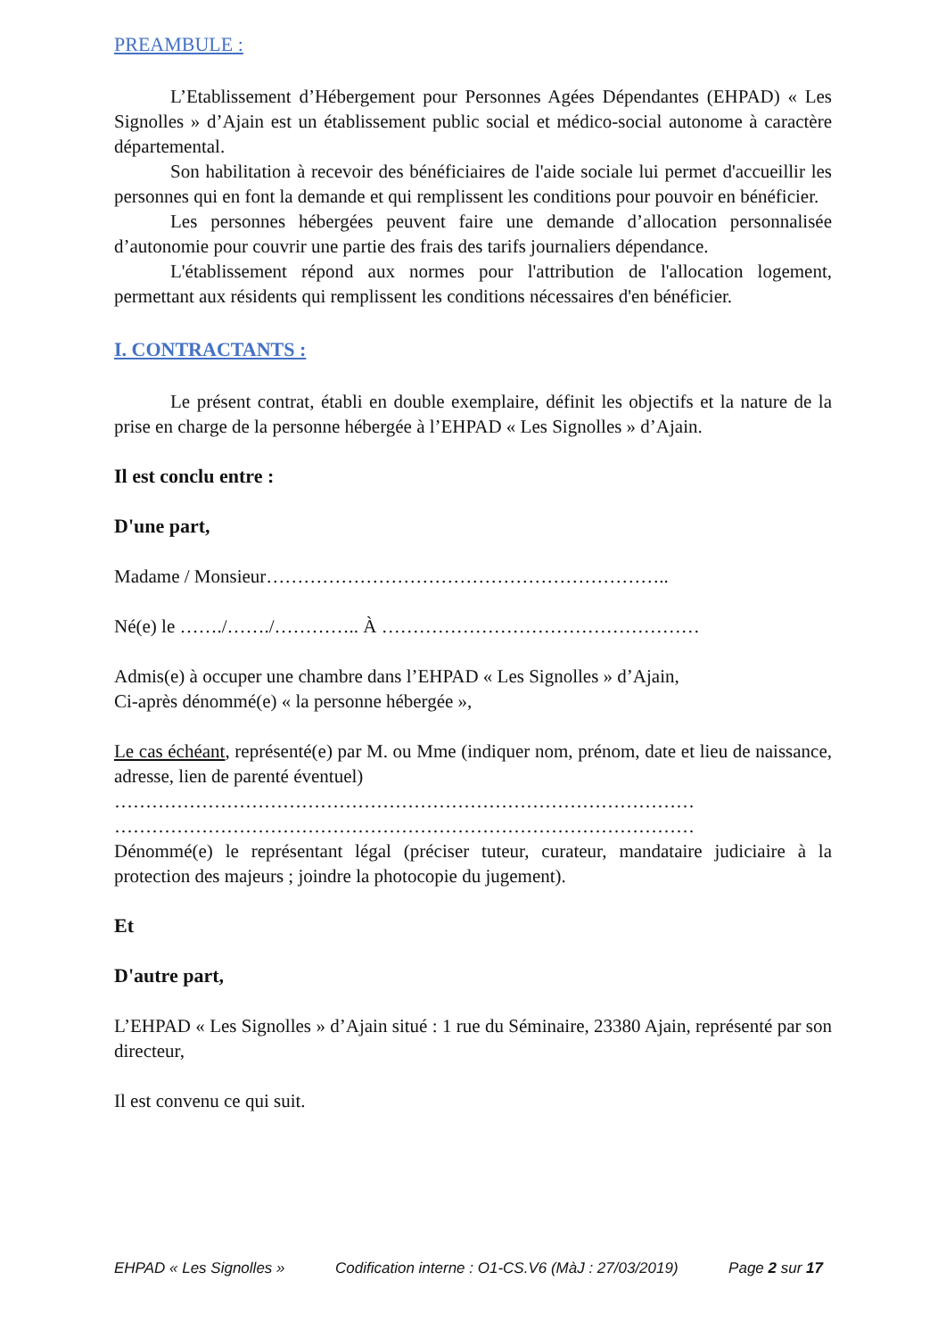PREAMBULE :
L’Etablissement d’Hébergement pour Personnes Agées Dépendantes (EHPAD) « Les Signolles » d’Ajain est un établissement public social et médico-social autonome à caractère départemental.
Son habilitation à recevoir des bénéficiaires de l'aide sociale lui permet d'accueillir les personnes qui en font la demande et qui remplissent les conditions pour pouvoir en bénéficier.
Les personnes hébergées peuvent faire une demande d’allocation personnalisée d’autonomie pour couvrir une partie des frais des tarifs journaliers dépendance.
L'établissement répond aux normes pour l'attribution de l'allocation logement, permettant aux résidents qui remplissent les conditions nécessaires d'en bénéficier.
I. CONTRACTANTS :
Le présent contrat, établi en double exemplaire, définit les objectifs et la nature de la prise en charge de la personne hébergée à l’EHPAD « Les Signolles » d’Ajain.
Il est conclu entre :
D'une part,
Madame / Monsieur………………………………………………………..
Né(e) le ……./……./………….. À ……………………………………………
Admis(e) à occuper une chambre dans l’EHPAD « Les Signolles » d’Ajain,
Ci-après dénommé(e) « la personne hébergée »,
Le cas échéant, représenté(e) par M. ou Mme (indiquer nom, prénom, date et lieu de naissance, adresse, lien de parenté éventuel)
…………………………………………………………………………………
…………………………………………………………………………………
Dénommé(e) le représentant légal (préciser tuteur, curateur, mandataire judiciaire à la protection des majeurs ; joindre la photocopie du jugement).
Et
D'autre part,
L’EHPAD « Les Signolles » d’Ajain situé : 1 rue du Séminaire, 23380 Ajain, représenté par son directeur,
Il est convenu ce qui suit.
EHPAD « Les Signolles » Codification interne : O1-CS.V6 (MàJ : 27/03/2019) Page 2 sur 17